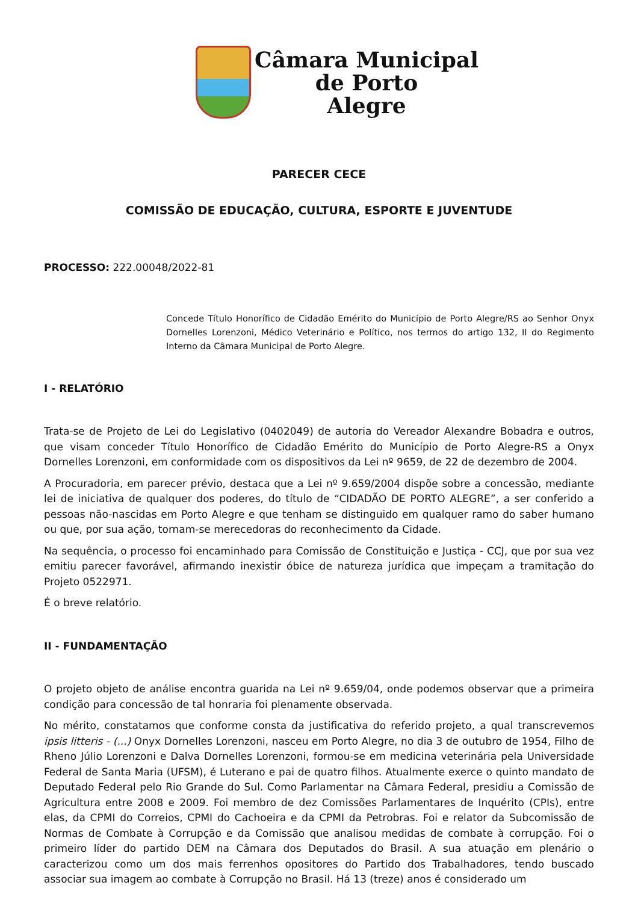Câmara Municipal
de Porto
Alegre
PARECER CECE
COMISSÃO DE EDUCAÇÃO, CULTURA, ESPORTE E JUVENTUDE
PROCESSO: 222.00048/2022-81
Concede Título Honorífico de Cidadão Emérito do Município de Porto Alegre/RS ao Senhor Onyx Dornelles Lorenzoni, Médico Veterinário e Político, nos termos do artigo 132, II do Regimento Interno da Câmara Municipal de Porto Alegre.
I - RELATÓRIO
Trata-se de Projeto de Lei do Legislativo (0402049) de autoria do Vereador Alexandre Bobadra e outros, que visam conceder Título Honorífico de Cidadão Emérito do Município de Porto Alegre-RS a Onyx Dornelles Lorenzoni, em conformidade com os dispositivos da Lei nº 9659, de 22 de dezembro de 2004.
A Procuradoria, em parecer prévio, destaca que a Lei nº 9.659/2004 dispõe sobre a concessão, mediante lei de iniciativa de qualquer dos poderes, do título de “CIDADÃO DE PORTO ALEGRE”, a ser conferido a pessoas não-nascidas em Porto Alegre e que tenham se distinguido em qualquer ramo do saber humano ou que, por sua ação, tornam-se merecedoras do reconhecimento da Cidade.
Na sequência, o processo foi encaminhado para Comissão de Constituição e Justiça - CCJ, que por sua vez emitiu parecer favorável, afirmando inexistir óbice de natureza jurídica que impeçam a tramitação do Projeto 0522971.
É o breve relatório.
II - FUNDAMENTAÇÃO
O projeto objeto de análise encontra guarida na Lei nº 9.659/04, onde podemos observar que a primeira condição para concessão de tal honraria foi plenamente observada.
No mérito, constatamos que conforme consta da justificativa do referido projeto, a qual transcrevemos ipsis litteris - (...) Onyx Dornelles Lorenzoni, nasceu em Porto Alegre, no dia 3 de outubro de 1954, Filho de Rheno Júlio Lorenzoni e Dalva Dornelles Lorenzoni, formou-se em medicina veterinária pela Universidade Federal de Santa Maria (UFSM), é Luterano e pai de quatro filhos. Atualmente exerce o quinto mandato de Deputado Federal pelo Rio Grande do Sul. Como Parlamentar na Câmara Federal, presidiu a Comissão de Agricultura entre 2008 e 2009. Foi membro de dez Comissões Parlamentares de Inquérito (CPIs), entre elas, da CPMI do Correios, CPMI do Cachoeira e da CPMI da Petrobras. Foi e relator da Subcomissão de Normas de Combate à Corrupção e da Comissão que analisou medidas de combate à corrupção. Foi o primeiro líder do partido DEM na Câmara dos Deputados do Brasil. A sua atuação em plenário o caracterizou como um dos mais ferrenhos opositores do Partido dos Trabalhadores, tendo buscado associar sua imagem ao combate à Corrupção no Brasil. Há 13 (treze) anos é considerado um